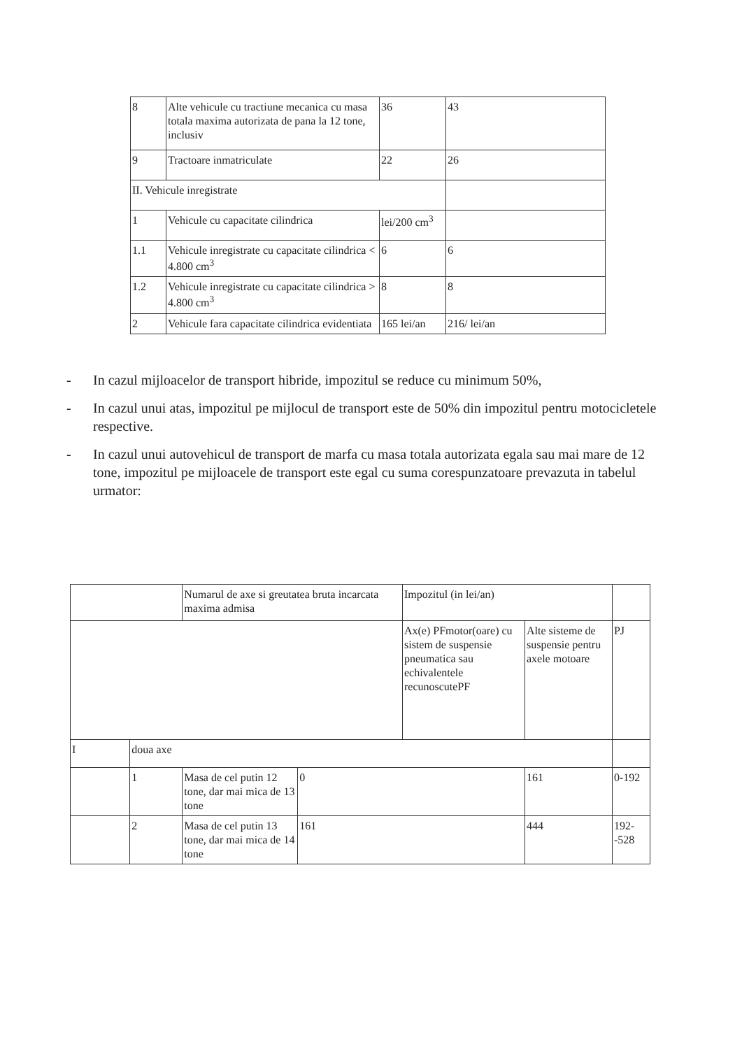| 8 | Alte vehicule cu tractiune mecanica cu masa totala maxima autorizata de pana la 12 tone, inclusiv | 36 | 43 |
| 9 | Tractoare inmatriculate | 22 | 26 |
| II. Vehicule inregistrate | | | |
| 1 | Vehicule cu capacitate cilindrica | lei/200 cm<sup>3</sup> | |
| 1.1 | Vehicule inregistrate cu capacitate cilindrica < 4.800 cm<sup>3</sup> | 6 | 6 |
| 1.2 | Vehicule inregistrate cu capacitate cilindrica > 4.800 cm<sup>3</sup> | 8 | 8 |
| 2 | Vehicule fara capacitate cilindrica evidentiata | 165 lei/an | 216/ lei/an |
- In cazul mijloacelor de transport hibride, impozitul se reduce cu minimum 50%,
- In cazul unui atas, impozitul pe mijlocul de transport este de 50% din impozitul pentru motocicletele respective.
- In cazul unui autovehicul de transport de marfa cu masa totala autorizata egala sau mai mare de 12 tone, impozitul pe mijloacele de transport este egal cu suma corespunzatoare prevazuta in tabelul urmator:
| | | Numarul de axe si greutatea bruta incarcata maxima admisa | | Impozitul (in lei/an) | | |
| | | | | Ax(e) PFmotor(oare) cu sistem de suspensie pneumatica sau echivalentele recunoscutePF | Alte sisteme de suspensie pentru axele motoare | PJ |
| I | doua axe | | | | | |
| | 1 | Masa de cel putin 12 tone, dar mai mica de 13 tone | 0 | | 161 | 0-192 |
| | 2 | Masa de cel putin 13 tone, dar mai mica de 14 tone | 161 | | 444 | 192--528 |